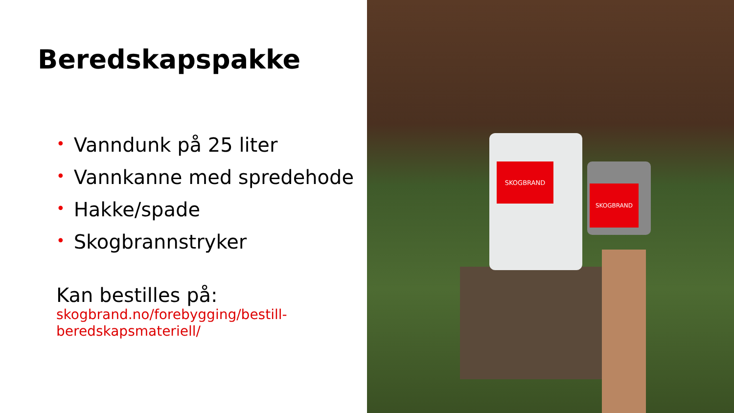Beredskapspakke
• Vanndunk på 25 liter
• Vannkanne med spredehode
• Hakke/spade
• Skogbrannstryker
Kan bestilles på:
skogbrand.no/forebygging/bestill-beredskapsmateriell/
SKOGBRAND
SKOGBRAND